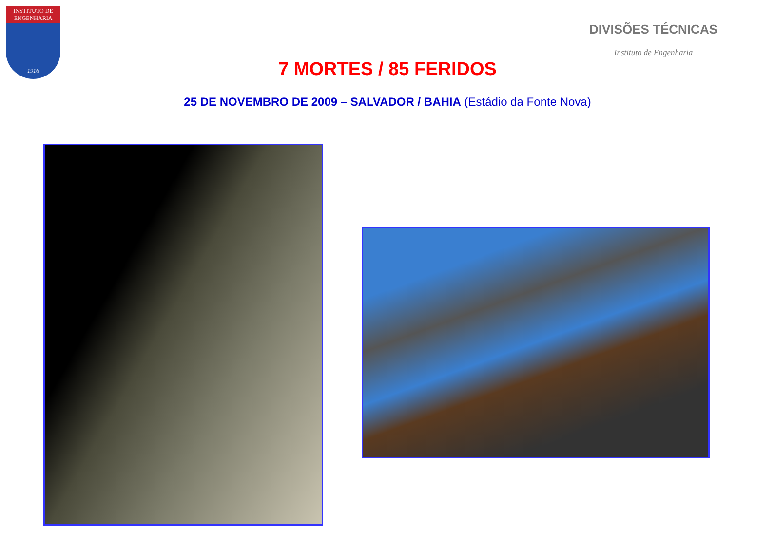INSTITUTO DE ENGENHARIA
1916
DIVISÕES TÉCNICAS
Instituto de Engenharia
7 MORTES / 85 FERIDOS
25 DE NOVEMBRO DE 2009 – SALVADOR / BAHIA (Estádio da Fonte Nova)